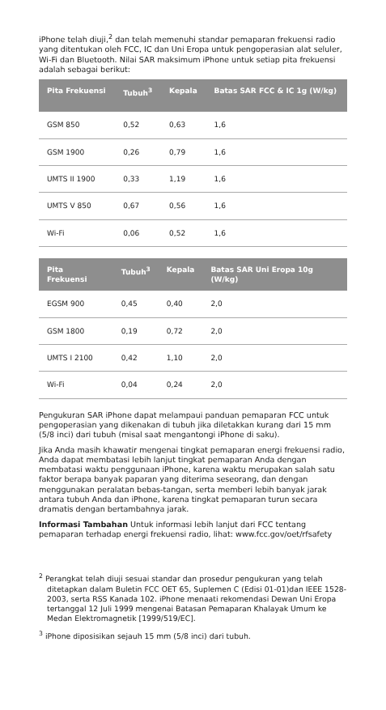iPhone telah diuji,<sup>2</sup> dan telah memenuhi standar pemaparan frekuensi radio yang ditentukan oleh FCC, IC dan Uni Eropa untuk pengoperasian alat seluler, Wi-Fi dan Bluetooth. Nilai SAR maksimum iPhone untuk setiap pita frekuensi adalah sebagai berikut:
| Pita Frekuensi | Tubuh<sup>3</sup> | Kepala | Batas SAR FCC & IC 1g (W/kg) |
| --- | --- | --- | --- |
| GSM 850 | 0,52 | 0,63 | 1,6 |
| GSM 1900 | 0,26 | 0,79 | 1,6 |
| UMTS II 1900 | 0,33 | 1,19 | 1,6 |
| UMTS V 850 | 0,67 | 0,56 | 1,6 |
| Wi-Fi | 0,06 | 0,52 | 1,6 |
| Pita Frekuensi | Tubuh<sup>3</sup> | Kepala | Batas SAR Uni Eropa 10g (W/kg) |
| --- | --- | --- | --- |
| EGSM 900 | 0,45 | 0,40 | 2,0 |
| GSM 1800 | 0,19 | 0,72 | 2,0 |
| UMTS I 2100 | 0,42 | 1,10 | 2,0 |
| Wi-Fi | 0,04 | 0,24 | 2,0 |
Pengukuran SAR iPhone dapat melampaui panduan pemaparan FCC untuk pengoperasian yang dikenakan di tubuh jika diletakkan kurang dari 15 mm (5/8 inci) dari tubuh (misal saat mengantongi iPhone di saku).
Jika Anda masih khawatir mengenai tingkat pemaparan energi frekuensi radio, Anda dapat membatasi lebih lanjut tingkat pemaparan Anda dengan membatasi waktu penggunaan iPhone, karena waktu merupakan salah satu faktor berapa banyak paparan yang diterima seseorang, dan dengan menggunakan peralatan bebas-tangan, serta memberi lebih banyak jarak antara tubuh Anda dan iPhone, karena tingkat pemaparan turun secara dramatis dengan bertambahnya jarak.
Informasi Tambahan Untuk informasi lebih lanjut dari FCC tentang pemaparan terhadap energi frekuensi radio, lihat: www.fcc.gov/oet/rfsafety
<sup>2</sup> Perangkat telah diuji sesuai standar dan prosedur pengukuran yang telah ditetapkan dalam Buletin FCC OET 65, Suplemen C (Edisi 01-01)dan IEEE 1528-2003, serta RSS Kanada 102. iPhone menaati rekomendasi Dewan Uni Eropa tertanggal 12 Juli 1999 mengenai Batasan Pemaparan Khalayak Umum ke Medan Elektromagnetik [1999/519/EC].
<sup>3</sup> iPhone diposisikan sejauh 15 mm (5/8 inci) dari tubuh.